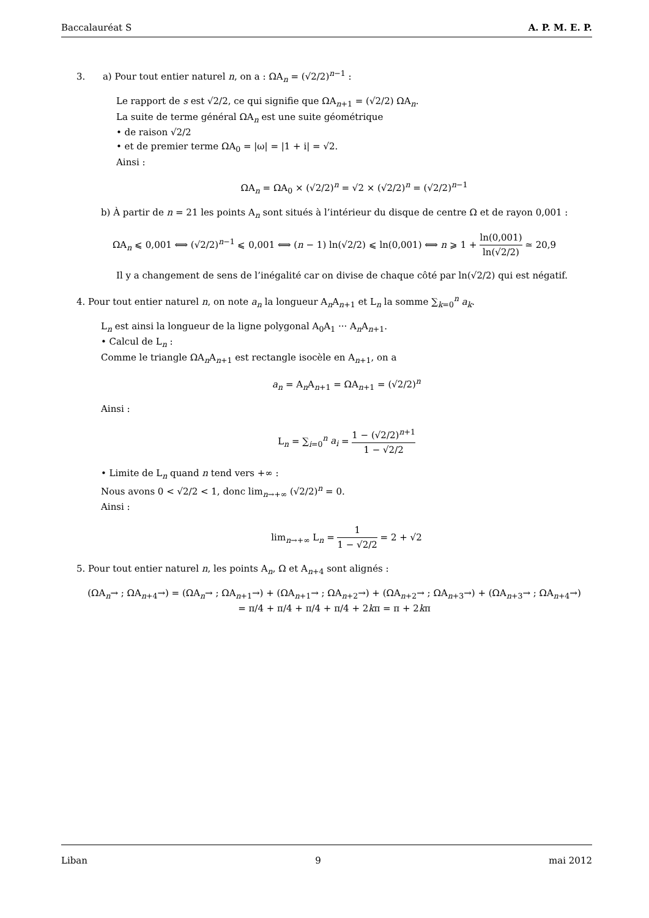Baccalauréat S A. P. M. E. P.
3. a) Pour tout entier naturel n, on a : ΩA<sub>n</sub> = (√2/2)<sup>n−1</sup> :
Le rapport de s est √2/2, ce qui signifie que ΩA<sub>n+1</sub> = (√2/2) ΩA<sub>n</sub>.
La suite de terme général ΩA<sub>n</sub> est une suite géométrique
• de raison √2/2
• et de premier terme ΩA<sub>0</sub> = |ω| = |1 + i| = √2.
Ainsi :
ΩA<sub>n</sub> = ΩA<sub>0</sub> × (√2/2)<sup>n</sup> = √2 × (√2/2)<sup>n</sup> = (√2/2)<sup>n−1</sup>
b) À partir de n = 21 les points A<sub>n</sub> sont situés à l’intérieur du disque de centre Ω et de rayon 0,001 :
ΩA<sub>n</sub> ⩽ 0,001 ⟺ (√2/2)<sup>n−1</sup> ⩽ 0,001 ⟺ (n − 1) ln(√2/2) ⩽ ln(0,001) ⟺ n ⩾ 1 + ln(0,001) ln(√2/2) ≃ 20,9
Il y a changement de sens de l’inégalité car on divise de chaque côté par ln(√2/2) qui est négatif.
4. Pour tout entier naturel n, on note a<sub>n</sub> la longueur A<sub>n</sub>A<sub>n+1</sub> et L<sub>n</sub> la somme ∑<sub>k=0</sub><sup>n</sup> a<sub>k</sub>.
L<sub>n</sub> est ainsi la longueur de la ligne polygonal A<sub>0</sub>A<sub>1</sub> ··· A<sub>n</sub>A<sub>n+1</sub>.
• Calcul de L<sub>n</sub> :
Comme le triangle ΩA<sub>n</sub>A<sub>n+1</sub> est rectangle isocèle en A<sub>n+1</sub>, on a
a<sub>n</sub> = A<sub>n</sub>A<sub>n+1</sub> = ΩA<sub>n+1</sub> = (√2/2)<sup>n</sup>
Ainsi :
L<sub>n</sub> = ∑<sub>i=0</sub><sup>n</sup> a<sub>i</sub> = 1 − (√2/2)<sup>n+1</sup> 1 − √2/2
• Limite de L<sub>n</sub> quand n tend vers +∞ :
Nous avons 0 < √2/2 < 1, donc lim<sub>n→+∞</sub> (√2/2)<sup>n</sup> = 0.
Ainsi :
lim<sub>n→+∞</sub> L<sub>n</sub> = 1 1 − √2/2 = 2 + √2
5. Pour tout entier naturel n, les points A<sub>n</sub>, Ω et A<sub>n+4</sub> sont alignés :
(ΩA<sub>n</sub>→ ; ΩA<sub>n+4</sub>→) = (ΩA<sub>n</sub>→ ; ΩA<sub>n+1</sub>→) + (ΩA<sub>n+1</sub>→ ; ΩA<sub>n+2</sub>→) + (ΩA<sub>n+2</sub>→ ; ΩA<sub>n+3</sub>→) + (ΩA<sub>n+3</sub>→ ; ΩA<sub>n+4</sub>→)
= π/4 + π/4 + π/4 + π/4 + 2kπ = π + 2kπ
Liban 9 mai 2012